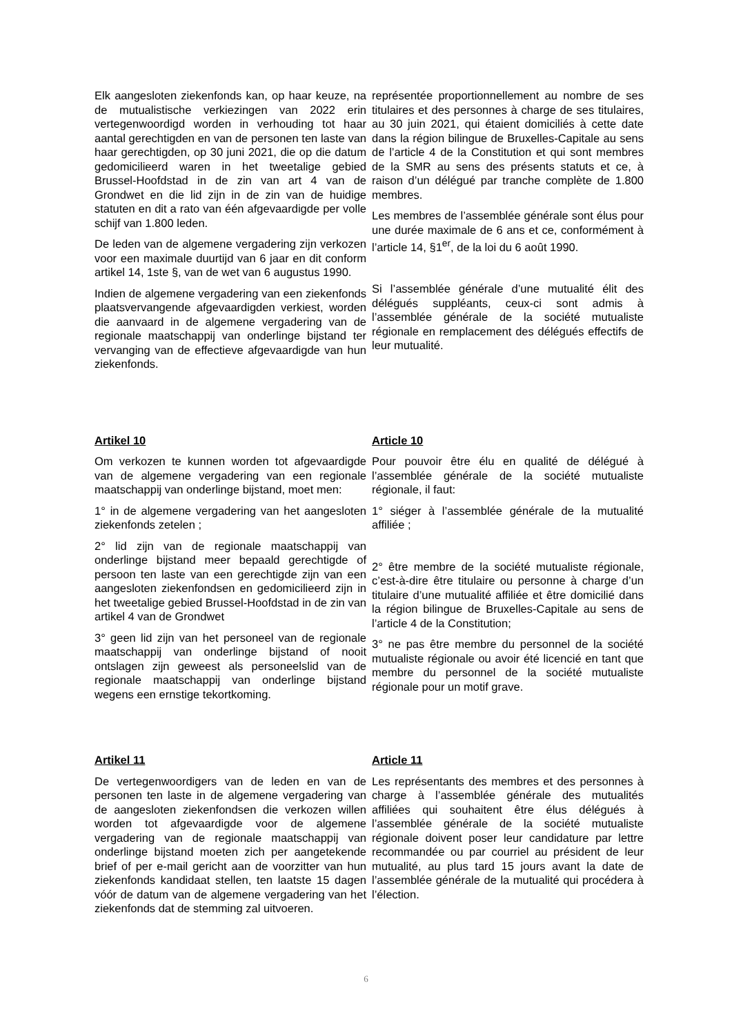Elk aangesloten ziekenfonds kan, op haar keuze, na de mutualistische verkiezingen van 2022 erin vertegenwoordigd worden in verhouding tot haar aantal gerechtigden en van de personen ten laste van haar gerechtigden, op 30 juni 2021, die op die datum gedomicilieerd waren in het tweetalige gebied Brussel-Hoofdstad in de zin van art 4 van de Grondwet en die lid zijn in de zin van de huidige statuten en dit a rato van één afgevaardigde per volle schijf van 1.800 leden.
De leden van de algemene vergadering zijn verkozen voor een maximale duurtijd van 6 jaar en dit conform artikel 14, 1ste §, van de wet van 6 augustus 1990.
Indien de algemene vergadering van een ziekenfonds plaatsvervangende afgevaardigden verkiest, worden die aanvaard in de algemene vergadering van de regionale maatschappij van onderlinge bijstand ter vervanging van de effectieve afgevaardigde van hun ziekenfonds.
représentée proportionnellement au nombre de ses titulaires et des personnes à charge de ses titulaires, au 30 juin 2021, qui étaient domiciliés à cette date dans la région bilingue de Bruxelles-Capitale au sens de l’article 4 de la Constitution et qui sont membres de la SMR au sens des présents statuts et ce, à raison d’un délégué par tranche complète de 1.800 membres.
Les membres de l’assemblée générale sont élus pour une durée maximale de 6 ans et ce, conformément à l’article 14, §1<sup>er</sup>, de la loi du 6 août 1990.
Si l’assemblée générale d’une mutualité élit des délégués suppléants, ceux-ci sont admis à l’assemblée générale de la société mutualiste régionale en remplacement des délégués effectifs de leur mutualité.
Artikel 10
Om verkozen te kunnen worden tot afgevaardigde van de algemene vergadering van een regionale maatschappij van onderlinge bijstand, moet men:
1° in de algemene vergadering van het aangesloten ziekenfonds zetelen ;
2° lid zijn van de regionale maatschappij van onderlinge bijstand meer bepaald gerechtigde of persoon ten laste van een gerechtigde zijn van een aangesloten ziekenfondsen en gedomicilieerd zijn in het tweetalige gebied Brussel-Hoofdstad in de zin van artikel 4 van de Grondwet
3° geen lid zijn van het personeel van de regionale maatschappij van onderlinge bijstand of nooit ontslagen zijn geweest als personeelslid van de regionale maatschappij van onderlinge bijstand wegens een ernstige tekortkoming.
Article 10
Pour pouvoir être élu en qualité de délégué à l’assemblée générale de la société mutualiste régionale, il faut:
1° siéger à l’assemblée générale de la mutualité affiliée ;
2° être membre de la société mutualiste régionale, c’est-à-dire être titulaire ou personne à charge d’un titulaire d’une mutualité affiliée et être domicilié dans la région bilingue de Bruxelles-Capitale au sens de l’article 4 de la Constitution;
3° ne pas être membre du personnel de la société mutualiste régionale ou avoir été licencié en tant que membre du personnel de la société mutualiste régionale pour un motif grave.
Artikel 11
De vertegenwoordigers van de leden en van de personen ten laste in de algemene vergadering van de aangesloten ziekenfondsen die verkozen willen worden tot afgevaardigde voor de algemene vergadering van de regionale maatschappij van onderlinge bijstand moeten zich per aangetekende brief of per e-mail gericht aan de voorzitter van hun ziekenfonds kandidaat stellen, ten laatste 15 dagen vóór de datum van de algemene vergadering van het ziekenfonds dat de stemming zal uitvoeren.
Article 11
Les représentants des membres et des personnes à charge à l’assemblée générale des mutualités affiliées qui souhaitent être élus délégués à l’assemblée générale de la société mutualiste régionale doivent poser leur candidature par lettre recommandée ou par courriel au président de leur mutualité, au plus tard 15 jours avant la date de l’assemblée générale de la mutualité qui procédera à l’élection.
6